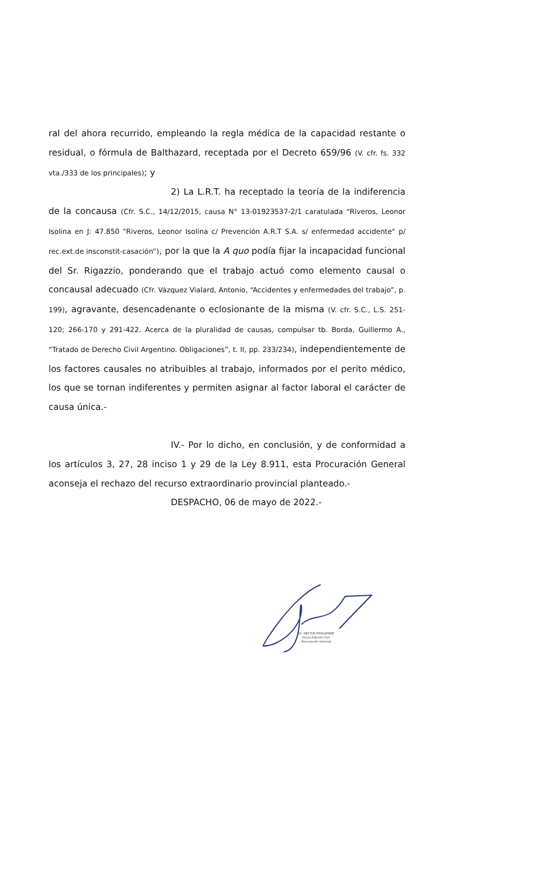ral del ahora recurrido, empleando la regla médica de la capacidad restante o residual, o fórmula de Balthazard, receptada por el Decreto 659/96 (V. cfr. fs. 332 vta./333 de los principales); y
2) La L.R.T. ha receptado la teoría de la indiferencia de la concausa (Cfr. S.C., 14/12/2015, causa N° 13-01923537-2/1 caratulada “Riveros, Leonor Isolina en J: 47.850 "Riveros, Leonor Isolina c/ Prevención A.R.T S.A. s/ enfermedad accidente" p/ rec.ext.de insconstit-casación”), por la que la A quo podía fijar la incapacidad funcional del Sr. Rigazzio, ponderando que el trabajo actuó como elemento causal o concausal adecuado (Cfr. Vázquez Vialard, Antonio, “Accidentes y enfermedades del trabajo”, p. 199), agravante, desencadenante o eclosionante de la misma (V. cfr. S.C., L.S. 251-120; 266-170 y 291-422. Acerca de la pluralidad de causas, compulsar tb. Borda, Guillermo A., “Tratado de Derecho Civil Argentino. Obligaciones”, t. II, pp. 233/234), independientemente de los factores causales no atribuibles al trabajo, informados por el perito médico, los que se tornan indiferentes y permiten asignar al factor laboral el carácter de causa única.-
IV.- Por lo dicho, en conclusión, y de conformidad a los artículos 3, 27, 28 inciso 1 y 29 de la Ley 8.911, esta Procuración General aconseja el rechazo del recurso extraordinario provincial planteado.-
DESPACHO, 06 de mayo de 2022.-
Dr. HECTOR FRAGAPANE
Fiscal Adjunto Civil
Procuración General